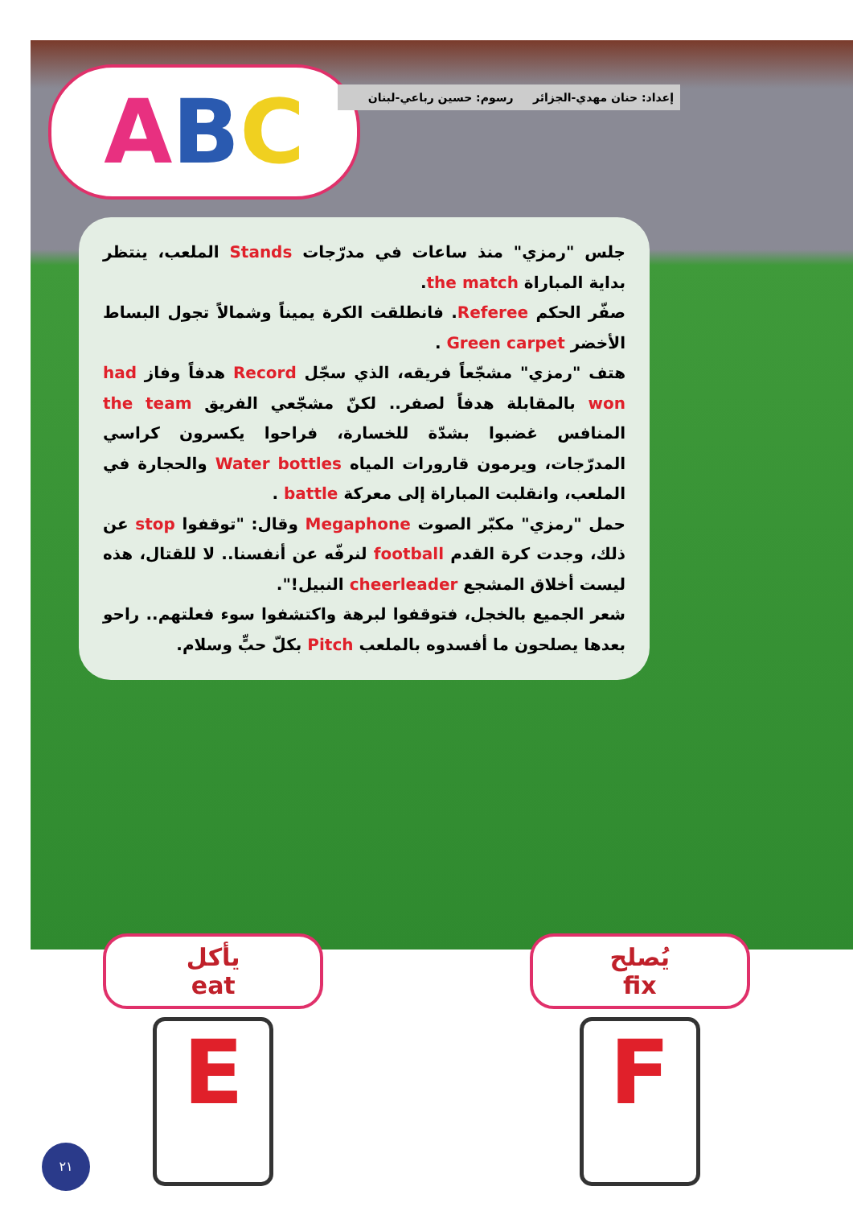ABC
إعداد: حنان مهدي-الجزائر رسوم: حسين رباعي-لبنان
جلس "رمزي" منذ ساعات في مدرّجات Stands الملعب، ينتظر بداية المباراة the match.
صفّر الحكم Referee. فانطلقت الكرة يميناً وشمالاً تجول البساط الأخضر Green carpet .
هتف "رمزي" مشجّعاً فريقه، الذي سجّل Record هدفاً وفاز had won بالمقابلة هدفاً لصفر.. لكنّ مشجّعي الفريق the team المنافس غضبوا بشدّة للخسارة، فراحوا يكسرون كراسي المدرّجات، ويرمون قارورات المياه Water bottles والحجارة في الملعب، وانقلبت المباراة إلى معركة battle .
حمل "رمزي" مكبّر الصوت Megaphone وقال: "توقفوا stop عن ذلك، وجدت كرة القدم football لنرفّه عن أنفسنا.. لا للقتال، هذه ليست أخلاق المشجع cheerleader النبيل!".
شعر الجميع بالخجل، فتوقفوا لبرهة واكتشفوا سوء فعلتهم.. راحو بعدها يصلحون ما أفسدوه بالملعب Pitch بكلّ حبٍّ وسلام.
يأكل
eat
E
يُصلح
fix
F
٢١